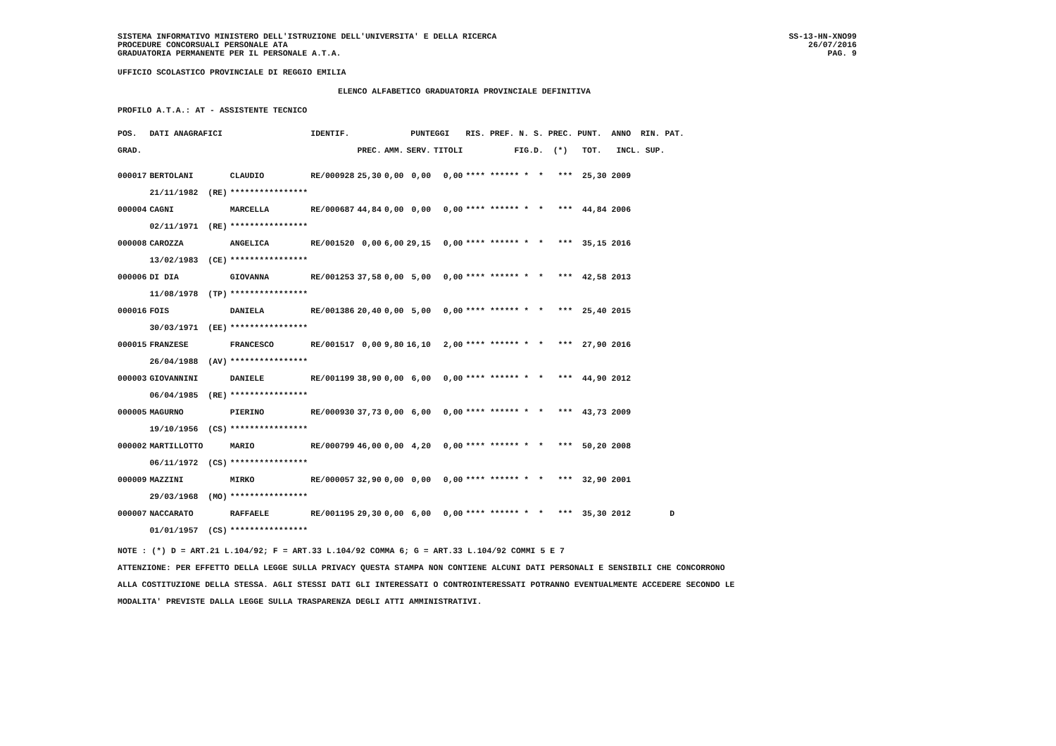SISTEMA INFORMATIVO MINISTERO DELL'ISTRUZIONE DELL'UNIVERSITA' E DELLA RICERCA
PROCEDURE CONCORSUALI PERSONALE ATA
GRADUATORIA PERMANENTE PER IL PERSONALE A.T.A.
SS-13-HN-XNO99
26/07/2016
PAG. 9
UFFICIO SCOLASTICO PROVINCIALE DI REGGIO EMILIA
ELENCO ALFABETICO GRADUATORIA PROVINCIALE DEFINITIVA
PROFILO A.T.A.: AT - ASSISTENTE TECNICO
| POS. | DATI ANAGRAFICI | | IDENTIF. | PUNTEGGI | | | | RIS. PREF. N. S. PREC. PUNT. ANNO RIN. PAT. |
| --- | --- | --- | --- | --- | --- | --- | --- | --- |
| GRAD. | | | | PREC. | AMM. | SERV. | TITOLI | FIG.D. (*) TOT. INCL. SUP. |
| 000017 | BERTOLANI | CLAUDIO | RE/000928 | 25,30 | 0,00 | 0,00 | 0,00 | **** ****** * * *** 25,30 2009 |
| | 21/11/1982 (RE) | **************** | | | | | | |
| 000004 | CAGNI | MARCELLA | RE/000687 | 44,84 | 0,00 | 0,00 | 0,00 | **** ****** * * *** 44,84 2006 |
| | 02/11/1971 (RE) | **************** | | | | | | |
| 000008 | CAROZZA | ANGELICA | RE/001520 | 0,00 | 6,00 | 29,15 | 0,00 | **** ****** * * *** 35,15 2016 |
| | 13/02/1983 (CE) | **************** | | | | | | |
| 000006 | DI DIA | GIOVANNA | RE/001253 | 37,58 | 0,00 | 5,00 | 0,00 | **** ****** * * *** 42,58 2013 |
| | 11/08/1978 (TP) | **************** | | | | | | |
| 000016 | FOIS | DANIELA | RE/001386 | 20,40 | 0,00 | 5,00 | 0,00 | **** ****** * * *** 25,40 2015 |
| | 30/03/1971 (EE) | **************** | | | | | | |
| 000015 | FRANZESE | FRANCESCO | RE/001517 | 0,00 | 9,80 | 16,10 | 2,00 | **** ****** * * *** 27,90 2016 |
| | 26/04/1988 (AV) | **************** | | | | | | |
| 000003 | GIOVANNINI | DANIELE | RE/001199 | 38,90 | 0,00 | 6,00 | 0,00 | **** ****** * * *** 44,90 2012 |
| | 06/04/1985 (RE) | **************** | | | | | | |
| 000005 | MAGURNO | PIERINO | RE/000930 | 37,73 | 0,00 | 6,00 | 0,00 | **** ****** * * *** 43,73 2009 |
| | 19/10/1956 (CS) | **************** | | | | | | |
| 000002 | MARTILLOTTO | MARIO | RE/000799 | 46,00 | 0,00 | 4,20 | 0,00 | **** ****** * * *** 50,20 2008 |
| | 06/11/1972 (CS) | **************** | | | | | | |
| 000009 | MAZZINI | MIRKO | RE/000057 | 32,90 | 0,00 | 0,00 | 0,00 | **** ****** * * *** 32,90 2001 |
| | 29/03/1968 (MO) | **************** | | | | | | |
| 000007 | NACCARATO | RAFFAELE | RE/001195 | 29,30 | 0,00 | 6,00 | 0,00 | **** ****** * * *** 35,30 2012 D |
| | 01/01/1957 (CS) | **************** | | | | | | |
NOTE : (*) D = ART.21 L.104/92; F = ART.33 L.104/92 COMMA 6; G = ART.33 L.104/92 COMMI 5 E 7
ATTENZIONE: PER EFFETTO DELLA LEGGE SULLA PRIVACY QUESTA STAMPA NON CONTIENE ALCUNI DATI PERSONALI E SENSIBILI CHE CONCORRONO
ALLA COSTITUZIONE DELLA STESSA. AGLI STESSI DATI GLI INTERESSATI O CONTROINTERESSATI POTRANNO EVENTUALMENTE ACCEDERE SECONDO LE
MODALITA' PREVISTE DALLA LEGGE SULLA TRASPARENZA DEGLI ATTI AMMINISTRATIVI.